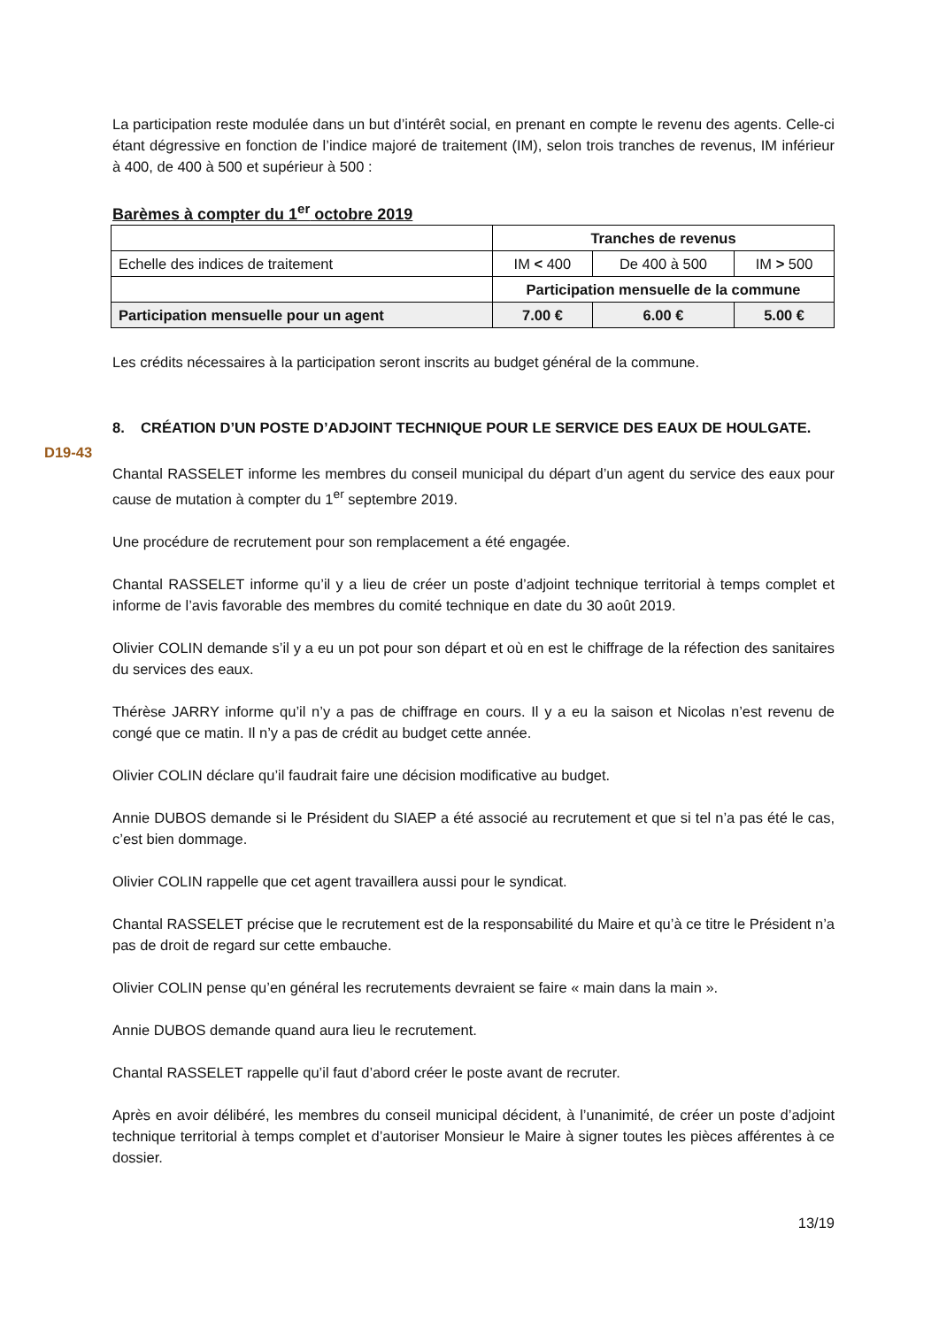La participation reste modulée dans un but d’intérêt social, en prenant en compte le revenu des agents. Celle-ci étant dégressive en fonction de l’indice majoré de traitement (IM), selon trois tranches de revenus, IM inférieur à 400, de 400 à 500 et supérieur à 500 :
Barèmes à compter du 1<sup>er</sup> octobre 2019
| | Tranches de revenus | | |
| Echelle des indices de traitement | IM < 400 | De 400 à 500 | IM > 500 |
| | Participation mensuelle de la commune | | |
| Participation mensuelle pour un agent | 7.00 € | 6.00 € | 5.00 € |
Les crédits nécessaires à la participation seront inscrits au budget général de la commune.
8. CRÉATION D’UN POSTE D’ADJOINT TECHNIQUE POUR LE SERVICE DES EAUX DE HOULGATE.
D19-43
Chantal RASSELET informe les membres du conseil municipal du départ d’un agent du service des eaux pour cause de mutation à compter du 1<sup>er</sup> septembre 2019.
Une procédure de recrutement pour son remplacement a été engagée.
Chantal RASSELET informe qu’il y a lieu de créer un poste d’adjoint technique territorial à temps complet et informe de l’avis favorable des membres du comité technique en date du 30 août 2019.
Olivier COLIN demande s’il y a eu un pot pour son départ et où en est le chiffrage de la réfection des sanitaires du services des eaux.
Thérèse JARRY informe qu’il n’y a pas de chiffrage en cours. Il y a eu la saison et Nicolas n’est revenu de congé que ce matin. Il n’y a pas de crédit au budget cette année.
Olivier COLIN déclare qu’il faudrait faire une décision modificative au budget.
Annie DUBOS demande si le Président du SIAEP a été associé au recrutement et que si tel n’a pas été le cas, c’est bien dommage.
Olivier COLIN rappelle que cet agent travaillera aussi pour le syndicat.
Chantal RASSELET précise que le recrutement est de la responsabilité du Maire et qu’à ce titre le Président n’a pas de droit de regard sur cette embauche.
Olivier COLIN pense qu’en général les recrutements devraient se faire « main dans la main ».
Annie DUBOS demande quand aura lieu le recrutement.
Chantal RASSELET rappelle qu’il faut d’abord créer le poste avant de recruter.
Après en avoir délibéré, les membres du conseil municipal décident, à l’unanimité, de créer un poste d’adjoint technique territorial à temps complet et d’autoriser Monsieur le Maire à signer toutes les pièces afférentes à ce dossier.
13/19